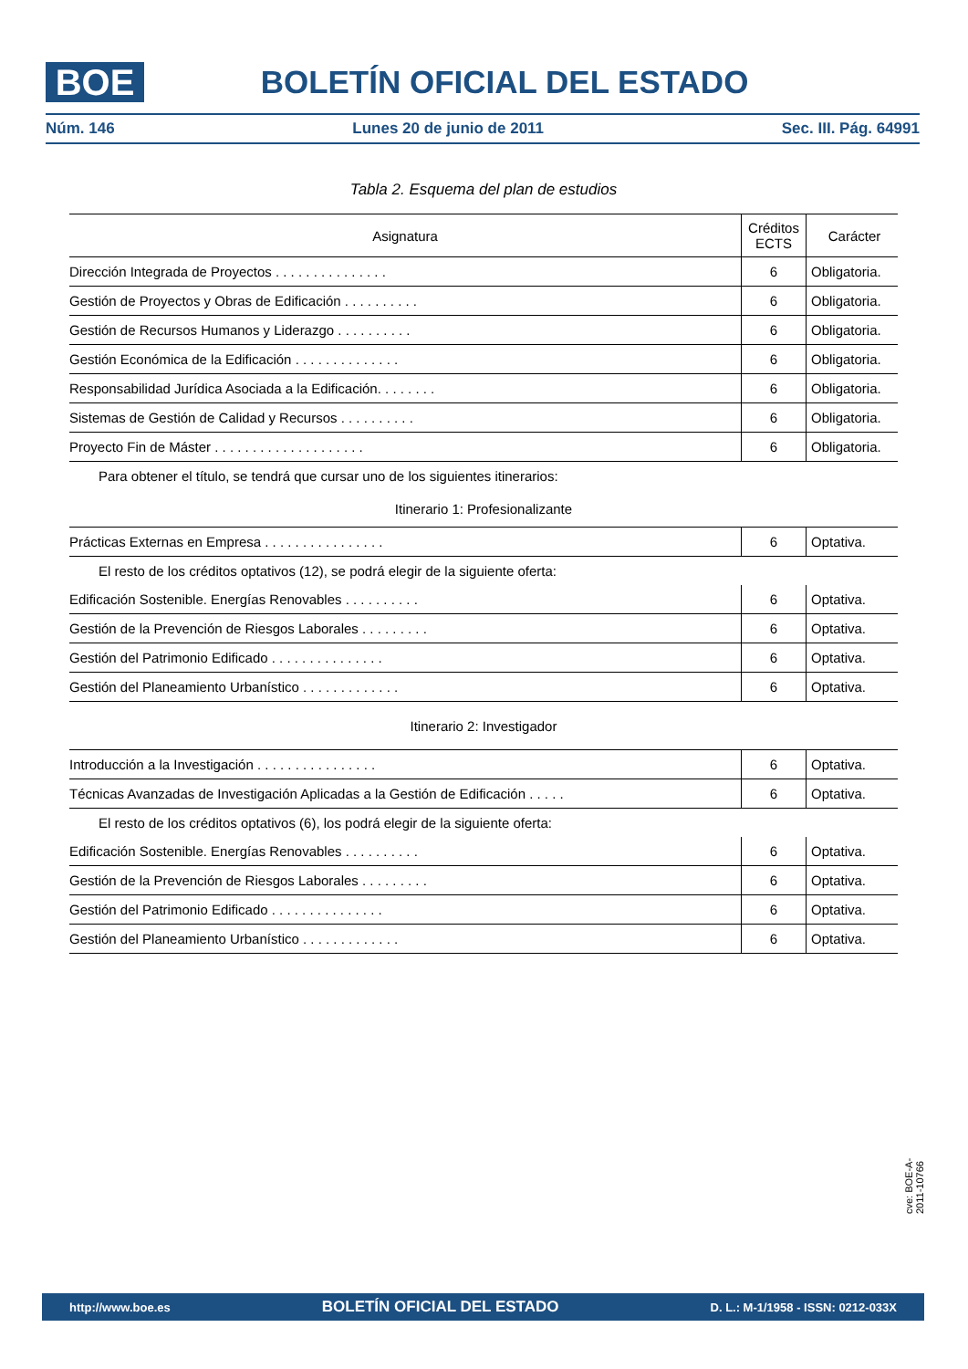BOE
BOLETÍN OFICIAL DEL ESTADO
Núm. 146 Lunes 20 de junio de 2011 Sec. III. Pág. 64991
Tabla 2. Esquema del plan de estudios
| Asignatura | Créditos ECTS | Carácter |
| --- | --- | --- |
| Dirección Integrada de Proyectos . . . . . . . . . . . . . . . | 6 | Obligatoria. |
| Gestión de Proyectos y Obras de Edificación . . . . . . . . . . | 6 | Obligatoria. |
| Gestión de Recursos Humanos y Liderazgo . . . . . . . . . . | 6 | Obligatoria. |
| Gestión Económica de la Edificación . . . . . . . . . . . . . . | 6 | Obligatoria. |
| Responsabilidad Jurídica Asociada a la Edificación. . . . . . . . | 6 | Obligatoria. |
| Sistemas de Gestión de Calidad y Recursos . . . . . . . . . . | 6 | Obligatoria. |
| Proyecto Fin de Máster . . . . . . . . . . . . . . . . . . . . | 6 | Obligatoria. |
| Para obtener el título, se tendrá que cursar uno de los siguientes itinerarios: | | |
| Itinerario 1: Profesionalizante | | |
| Prácticas Externas en Empresa . . . . . . . . . . . . . . . . | 6 | Optativa. |
| El resto de los créditos optativos (12), se podrá elegir de la siguiente oferta: | | |
| Edificación Sostenible. Energías Renovables . . . . . . . . . . | 6 | Optativa. |
| Gestión de la Prevención de Riesgos Laborales . . . . . . . . . | 6 | Optativa. |
| Gestión del Patrimonio Edificado . . . . . . . . . . . . . . . | 6 | Optativa. |
| Gestión del Planeamiento Urbanístico . . . . . . . . . . . . . | 6 | Optativa. |
| Itinerario 2: Investigador | | |
| Introducción a la Investigación . . . . . . . . . . . . . . . . | 6 | Optativa. |
| Técnicas Avanzadas de Investigación Aplicadas a la Gestión de Edificación . . . . . | 6 | Optativa. |
| El resto de los créditos optativos (6), los podrá elegir de la siguiente oferta: | | |
| Edificación Sostenible. Energías Renovables . . . . . . . . . . | 6 | Optativa. |
| Gestión de la Prevención de Riesgos Laborales . . . . . . . . . | 6 | Optativa. |
| Gestión del Patrimonio Edificado . . . . . . . . . . . . . . . | 6 | Optativa. |
| Gestión del Planeamiento Urbanístico . . . . . . . . . . . . . | 6 | Optativa. |
cve: BOE-A-2011-10766
http://www.boe.es BOLETÍN OFICIAL DEL ESTADO D. L.: M-1/1958 - ISSN: 0212-033X